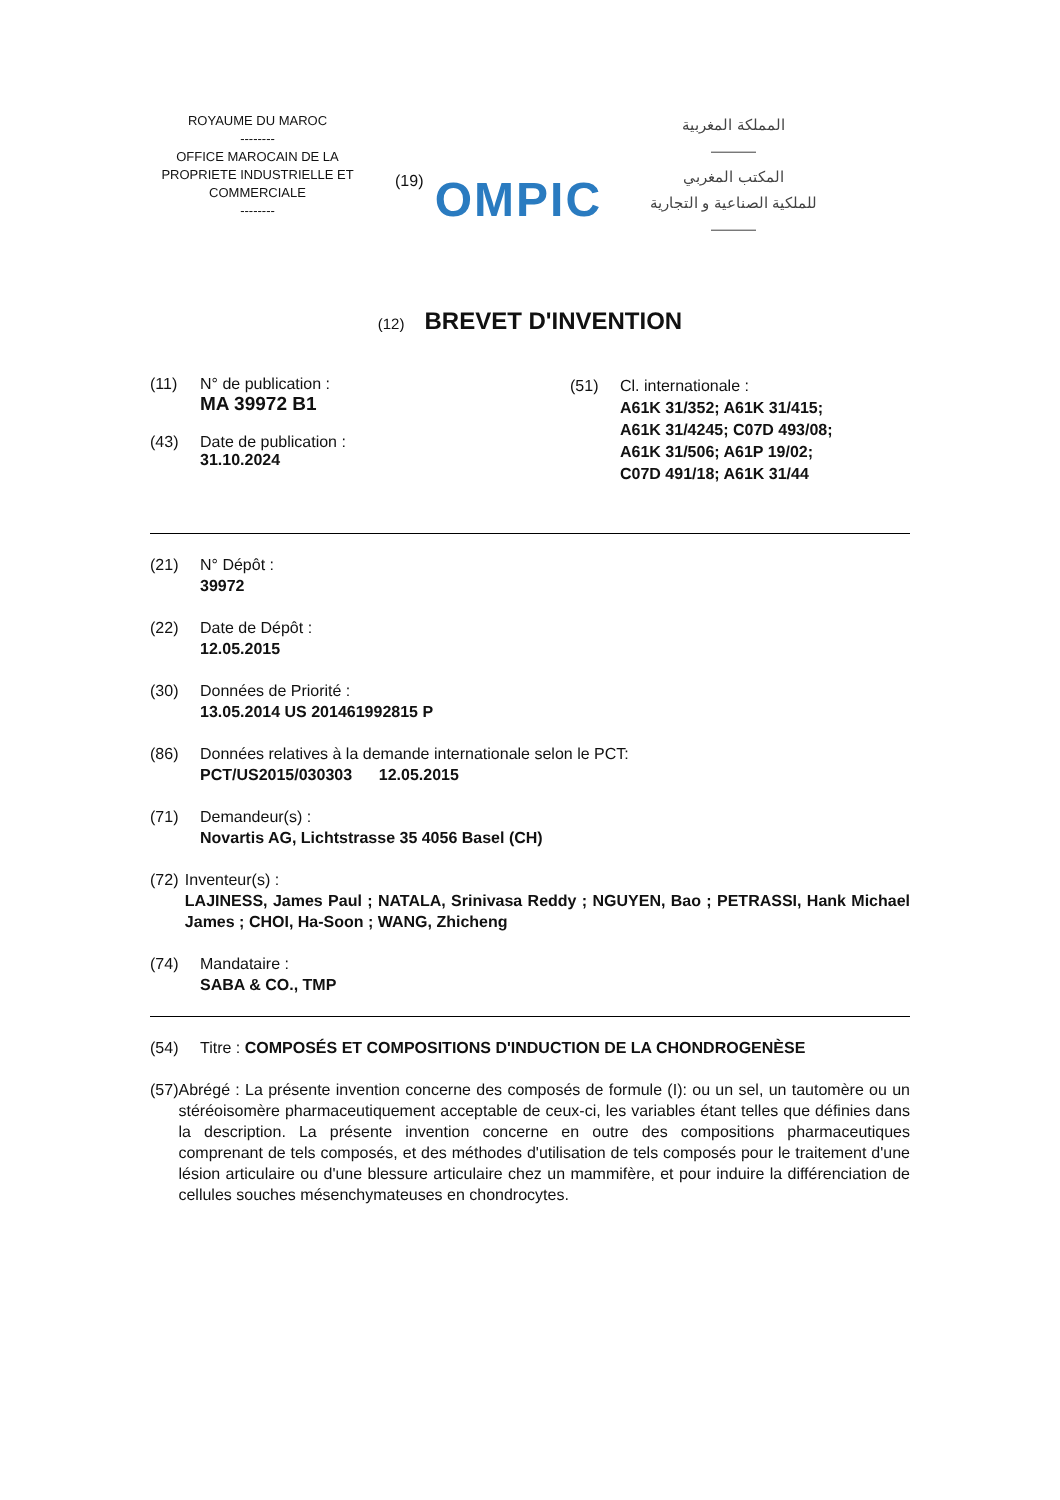ROYAUME DU MAROC
--------
OFFICE MAROCAIN DE LA PROPRIETE INDUSTRIELLE ET COMMERCIALE
--------
(19)
OMPIC
المملكة المغربية
―――
المكتب المغربي
للملكية الصناعية و التجارية
―――
(12) BREVET D'INVENTION
(11) N° de publication :
MA 39972 B1
(43) Date de publication :
31.10.2024
(51) Cl. internationale :
A61K 31/352; A61K 31/415;
A61K 31/4245; C07D 493/08;
A61K 31/506; A61P 19/02;
C07D 491/18; A61K 31/44
(21) N° Dépôt :
39972
(22) Date de Dépôt :
12.05.2015
(30) Données de Priorité :
13.05.2014 US 201461992815 P
(86) Données relatives à la demande internationale selon le PCT:
PCT/US2015/030303 12.05.2015
(71) Demandeur(s) :
Novartis AG, Lichtstrasse 35 4056 Basel (CH)
(72) Inventeur(s) :
LAJINESS, James Paul ; NATALA, Srinivasa Reddy ; NGUYEN, Bao ; PETRASSI, Hank Michael James ; CHOI, Ha-Soon ; WANG, Zhicheng
(74) Mandataire :
SABA & CO., TMP
(54) Titre : COMPOSÉS ET COMPOSITIONS D'INDUCTION DE LA CHONDROGENÈSE
(57) Abrégé : La présente invention concerne des composés de formule (I): ou un sel, un tautomère ou un stéréoisomère pharmaceutiquement acceptable de ceux-ci, les variables étant telles que définies dans la description. La présente invention concerne en outre des compositions pharmaceutiques comprenant de tels composés, et des méthodes d'utilisation de tels composés pour le traitement d'une lésion articulaire ou d'une blessure articulaire chez un mammifère, et pour induire la différenciation de cellules souches mésenchymateuses en chondrocytes.